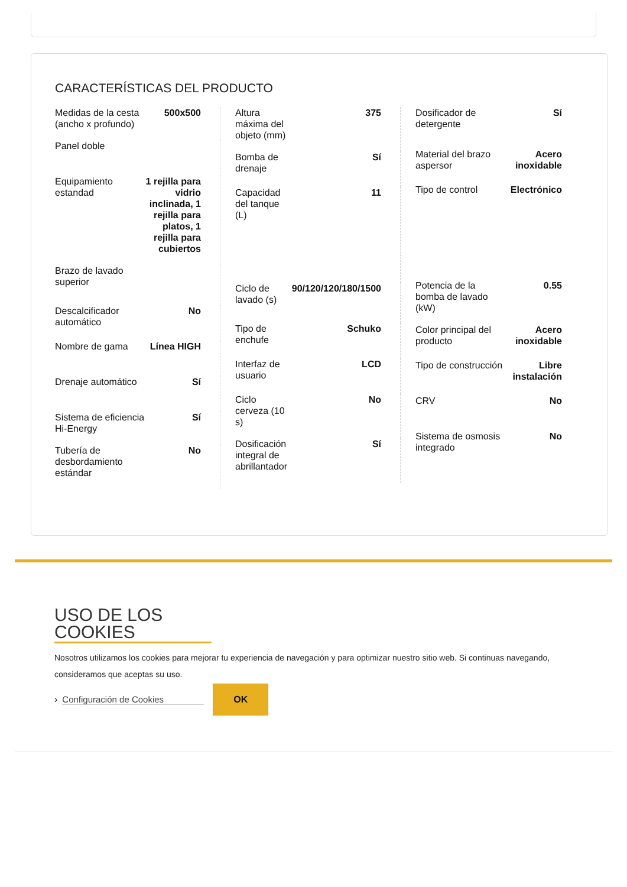CARACTERÍSTICAS DEL PRODUCTO
| Medidas de la cesta (ancho x profundo) | 500x500 |
| Panel doble | |
| Equipamiento estandad | 1 rejilla para vidrio inclinada, 1 rejilla para platos, 1 rejilla para cubiertos |
| Brazo de lavado superior | |
| Descalcificador automático | No |
| Nombre de gama | Línea HIGH |
| Drenaje automático | Sí |
| Sistema de eficiencia Hi-Energy | Sí |
| Tubería de desbordamiento estándar | No |
| Altura máxima del objeto (mm) | 375 |
| Bomba de drenaje | Sí |
| Capacidad del tanque (L) | 11 |
| Ciclo de lavado (s) | 90/120/120/180/1500 |
| Tipo de enchufe | Schuko |
| Interfaz de usuario | LCD |
| Ciclo cerveza (10 s) | No |
| Dosificación integral de abrillantador | Sí |
| Dosificador de detergente | Sí |
| Material del brazo aspersor | Acero inoxidable |
| Tipo de control | Electrónico |
| Potencia de la bomba de lavado (kW) | 0.55 |
| Color principal del producto | Acero inoxidable |
| Tipo de construcción | Libre instalación |
| CRV | No |
| Sistema de osmosis integrado | No |
USO DE LOS COOKIES
Nosotros utilizamos los cookies para mejorar tu experiencia de navegación y para optimizar nuestro sitio web. Si continuas navegando, consideramos que aceptas su uso.
› Configuración de Cookies
OK